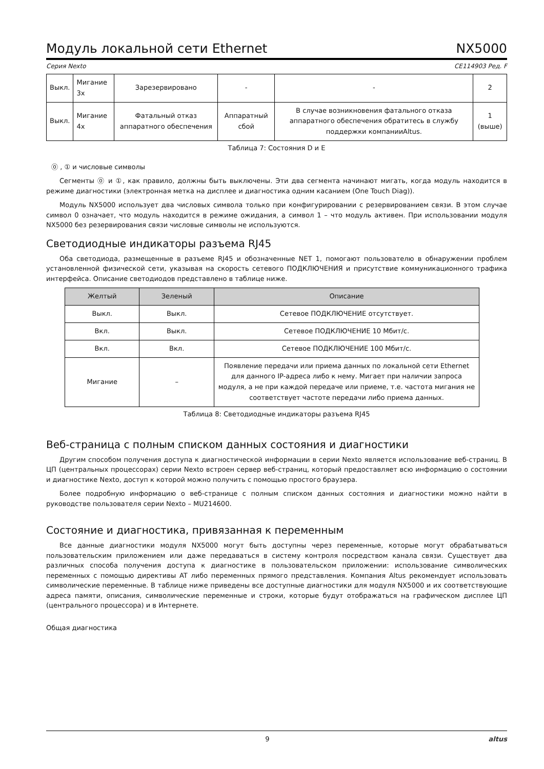Модуль локальной сети Ethernet NX5000
Серия Nexto CE114903 Ред. F
| Выкл. | Мигание 3х | Зарезервировано | - | - | 2 |
| Выкл. | Мигание 4х | Фатальный отказ аппаратного обеспечения | Аппаратный сбой | В случае возникновения фатального отказа аппаратного обеспечения обратитесь в службу поддержки компанииAltus. | 1 (выше) |
Таблица 7: Состояния D и E
⓪ , ① и числовые символы
Сегменты ⓪ и ①, как правило, должны быть выключены. Эти два сегмента начинают мигать, когда модуль находится в режиме диагностики (электронная метка на дисплее и диагностика одним касанием (One Touch Diag)).
Модуль NX5000 использует два числовых символа только при конфигурировании с резервированием связи. В этом случае символ 0 означает, что модуль находится в режиме ожидания, а символ 1 – что модуль активен. При использовании модуля NX5000 без резервирования связи числовые символы не используются.
Светодиодные индикаторы разъема RJ45
Оба светодиода, размещенные в разъеме RJ45 и обозначенные NET 1, помогают пользователю в обнаружении проблем установленной физической сети, указывая на скорость сетевого ПОДКЛЮЧЕНИЯ и присутствие коммуникационного трафика интерфейса. Описание светодиодов представлено в таблице ниже.
| Желтый | Зеленый | Описание |
| --- | --- | --- |
| Выкл. | Выкл. | Сетевое ПОДКЛЮЧЕНИЕ отсутствует. |
| Вкл. | Выкл. | Сетевое ПОДКЛЮЧЕНИЕ 10 Мбит/с. |
| Вкл. | Вкл. | Сетевое ПОДКЛЮЧЕНИЕ 100 Мбит/с. |
| Мигание | – | Появление передачи или приема данных по локальной сети Ethernet для данного IP-адреса либо к нему. Мигает при наличии запроса модуля, а не при каждой передаче или приеме, т.е. частота мигания не соответствует частоте передачи либо приема данных. |
Таблица 8: Светодиодные индикаторы разъема RJ45
Веб-страница с полным списком данных состояния и диагностики
Другим способом получения доступа к диагностической информации в серии Nexto является использование веб-страниц. В ЦП (центральных процессорах) серии Nexto встроен сервер веб-страниц, который предоставляет всю информацию о состоянии и диагностике Nexto, доступ к которой можно получить с помощью простого браузера.
Более подробную информацию о веб-странице с полным списком данных состояния и диагностики можно найти в руководстве пользователя серии Nexto – MU214600.
Состояние и диагностика, привязанная к переменным
Все данные диагностики модуля NX5000 могут быть доступны через переменные, которые могут обрабатываться пользовательским приложением или даже передаваться в систему контроля посредством канала связи. Существует два различных способа получения доступа к диагностике в пользовательском приложении: использование символических переменных с помощью директивы AT либо переменных прямого представления. Компания Altus рекомендует использовать символические переменные. В таблице ниже приведены все доступные диагностики для модуля NX5000 и их соответствующие адреса памяти, описания, символические переменные и строки, которые будут отображаться на графическом дисплее ЦП (центрального процессора) и в Интернете.
Общая диагностика
9 altus